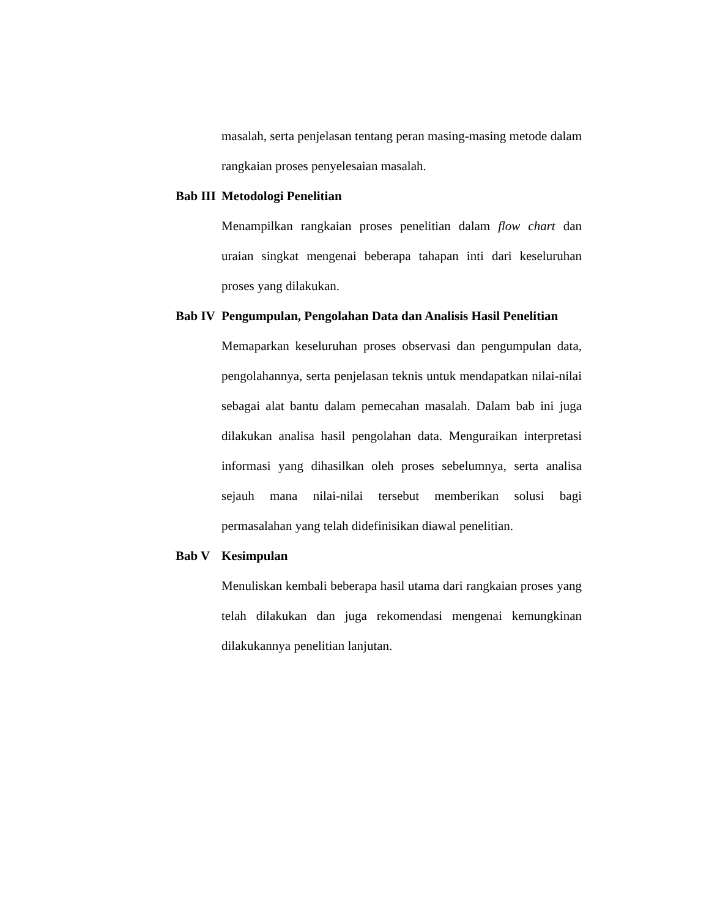masalah, serta penjelasan tentang peran masing-masing metode dalam rangkaian proses penyelesaian masalah.
Bab III Metodologi Penelitian
Menampilkan rangkaian proses penelitian dalam flow chart dan uraian singkat mengenai beberapa tahapan inti dari keseluruhan proses yang dilakukan.
Bab IV Pengumpulan, Pengolahan Data dan Analisis Hasil Penelitian
Memaparkan keseluruhan proses observasi dan pengumpulan data, pengolahannya, serta penjelasan teknis untuk mendapatkan nilai-nilai sebagai alat bantu dalam pemecahan masalah. Dalam bab ini juga dilakukan analisa hasil pengolahan data. Menguraikan interpretasi informasi yang dihasilkan oleh proses sebelumnya, serta analisa sejauh mana nilai-nilai tersebut memberikan solusi bagi permasalahan yang telah didefinisikan diawal penelitian.
Bab V Kesimpulan
Menuliskan kembali beberapa hasil utama dari rangkaian proses yang telah dilakukan dan juga rekomendasi mengenai kemungkinan dilakukannya penelitian lanjutan.